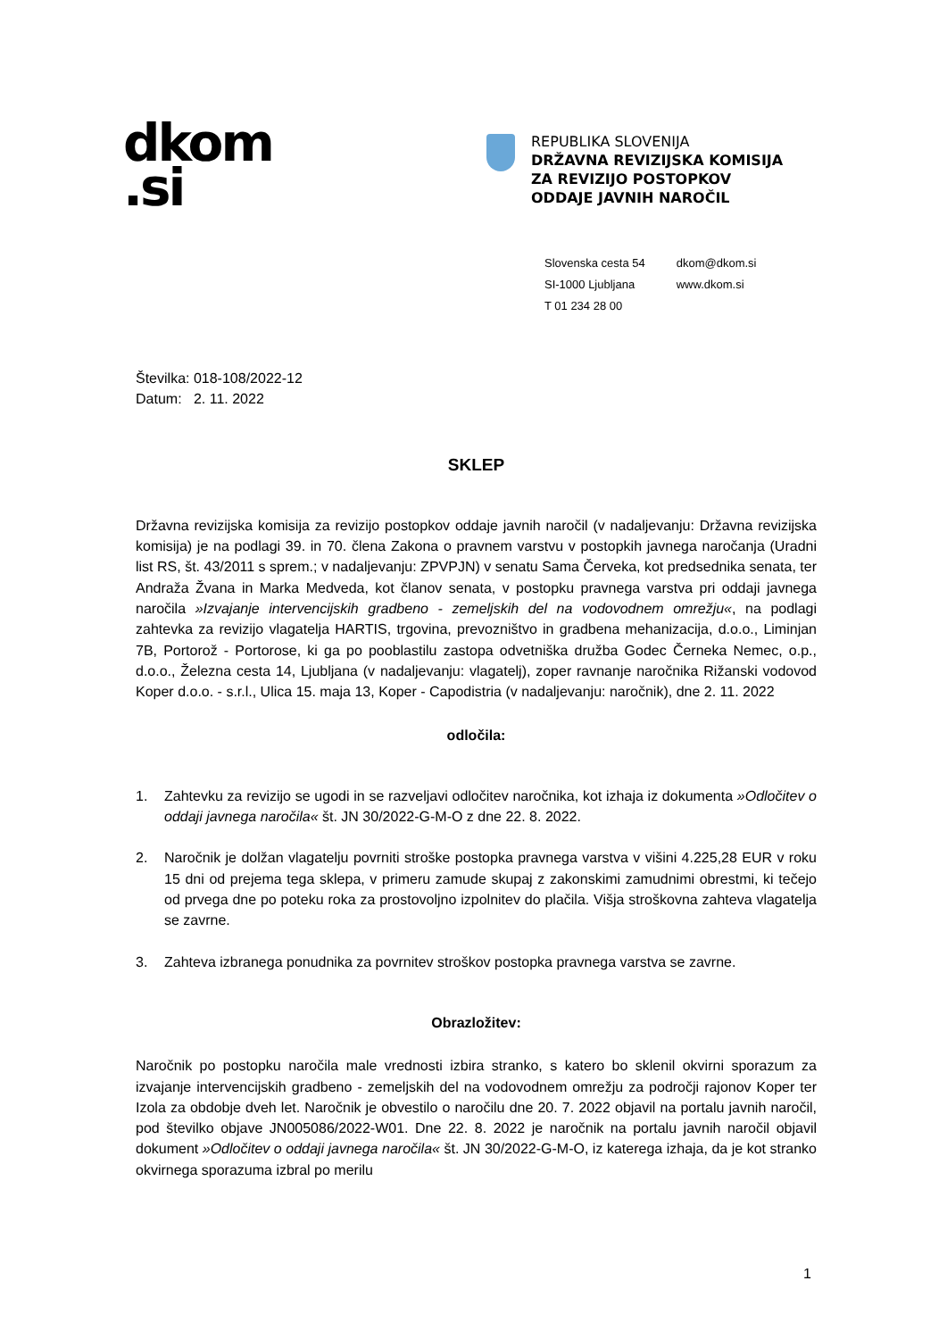dkom
.si
REPUBLIKA SLOVENIJA
DRŽAVNA REVIZIJSKA KOMISIJA
ZA REVIZIJO POSTOPKOV
ODDAJE JAVNIH NAROČIL
Slovenska cesta 54
SI-1000 Ljubljana
T 01 234 28 00
dkom@dkom.si
www.dkom.si
Številka: 018-108/2022-12
Datum: 2. 11. 2022
SKLEP
Državna revizijska komisija za revizijo postopkov oddaje javnih naročil (v nadaljevanju: Državna revizijska komisija) je na podlagi 39. in 70. člena Zakona o pravnem varstvu v postopkih javnega naročanja (Uradni list RS, št. 43/2011 s sprem.; v nadaljevanju: ZPVPJN) v senatu Sama Červeka, kot predsednika senata, ter Andraža Žvana in Marka Medveda, kot članov senata, v postopku pravnega varstva pri oddaji javnega naročila »Izvajanje intervencijskih gradbeno - zemeljskih del na vodovodnem omrežju«, na podlagi zahtevka za revizijo vlagatelja HARTIS, trgovina, prevozništvo in gradbena mehanizacija, d.o.o., Liminjan 7B, Portorož - Portorose, ki ga po pooblastilu zastopa odvetniška družba Godec Černeka Nemec, o.p., d.o.o., Železna cesta 14, Ljubljana (v nadaljevanju: vlagatelj), zoper ravnanje naročnika Rižanski vodovod Koper d.o.o. - s.r.l., Ulica 15. maja 13, Koper - Capodistria (v nadaljevanju: naročnik), dne 2. 11. 2022
odločila:
1. Zahtevku za revizijo se ugodi in se razveljavi odločitev naročnika, kot izhaja iz dokumenta »Odločitev o oddaji javnega naročila« št. JN 30/2022-G-M-O z dne 22. 8. 2022.
2. Naročnik je dolžan vlagatelju povrniti stroške postopka pravnega varstva v višini 4.225,28 EUR v roku 15 dni od prejema tega sklepa, v primeru zamude skupaj z zakonskimi zamudnimi obrestmi, ki tečejo od prvega dne po poteku roka za prostovoljno izpolnitev do plačila. Višja stroškovna zahteva vlagatelja se zavrne.
3. Zahteva izbranega ponudnika za povrnitev stroškov postopka pravnega varstva se zavrne.
Obrazložitev:
Naročnik po postopku naročila male vrednosti izbira stranko, s katero bo sklenil okvirni sporazum za izvajanje intervencijskih gradbeno - zemeljskih del na vodovodnem omrežju za področji rajonov Koper ter Izola za obdobje dveh let. Naročnik je obvestilo o naročilu dne 20. 7. 2022 objavil na portalu javnih naročil, pod številko objave JN005086/2022-W01. Dne 22. 8. 2022 je naročnik na portalu javnih naročil objavil dokument »Odločitev o oddaji javnega naročila« št. JN 30/2022-G-M-O, iz katerega izhaja, da je kot stranko okvirnega sporazuma izbral po merilu
1